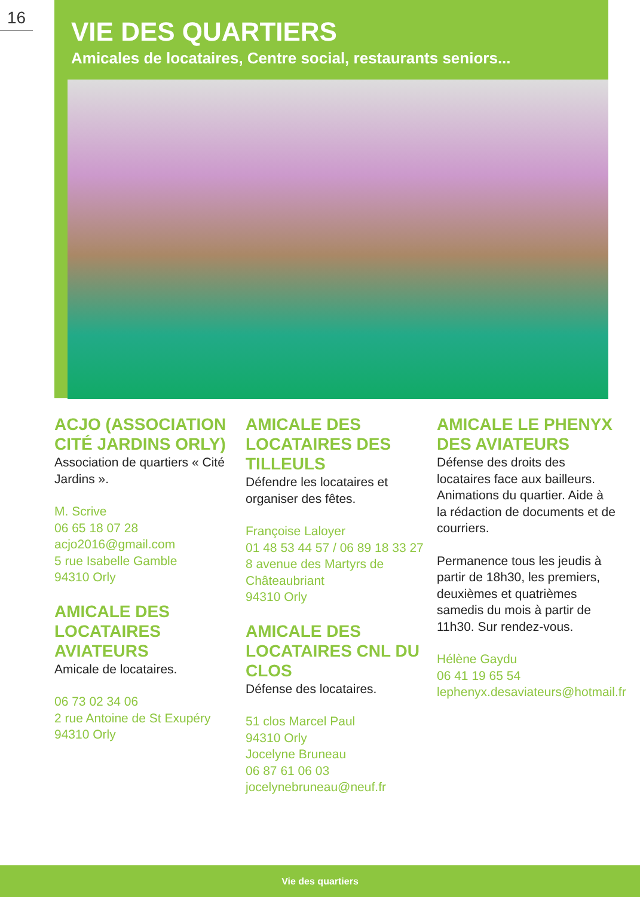16
VIE DES QUARTIERS
Amicales de locataires, Centre social, restaurants seniors...
ACJO (ASSOCIATION CITÉ JARDINS ORLY)
Association de quartiers « Cité Jardins ».
M. Scrive
06 65 18 07 28
acjo2016@gmail.com
5 rue Isabelle Gamble
94310 Orly
AMICALE DES LOCATAIRES AVIATEURS
Amicale de locataires.
06 73 02 34 06
2 rue Antoine de St Exupéry
94310 Orly
AMICALE DES LOCATAIRES DES TILLEULS
Défendre les locataires et organiser des fêtes.
Françoise Laloyer
01 48 53 44 57 / 06 89 18 33 27
8 avenue des Martyrs de Châteaubriant
94310 Orly
AMICALE DES LOCATAIRES CNL DU CLOS
Défense des locataires.
51 clos Marcel Paul
94310 Orly
Jocelyne Bruneau
06 87 61 06 03
jocelynebruneau@neuf.fr
AMICALE LE PHENYX DES AVIATEURS
Défense des droits des locataires face aux bailleurs. Animations du quartier. Aide à la rédaction de documents et de courriers.
Permanence tous les jeudis à partir de 18h30, les premiers, deuxièmes et quatrièmes samedis du mois à partir de 11h30. Sur rendez-vous.
Hélène Gaydu
06 41 19 65 54
lephenyx.desaviateurs@hotmail.fr
Vie des quartiers